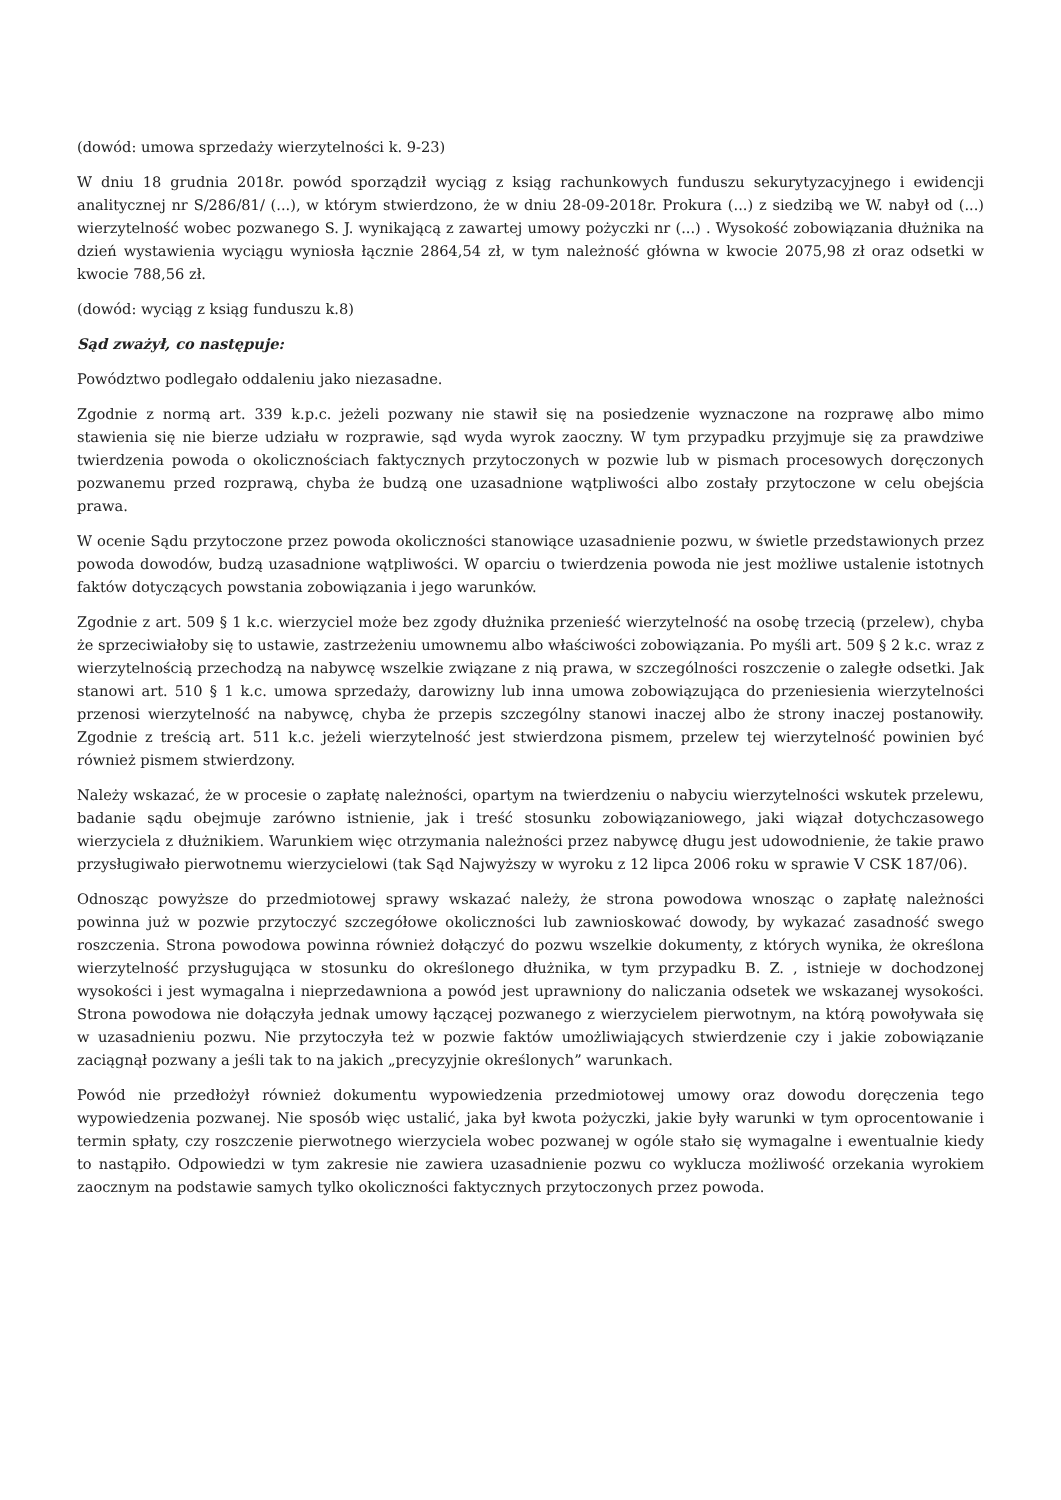(dowód: umowa sprzedaży wierzytelności k. 9-23)
W dniu 18 grudnia 2018r. powód sporządził wyciąg z ksiąg rachunkowych funduszu sekurytyzacyjnego i ewidencji analitycznej nr S/286/81/ (...), w którym stwierdzono, że w dniu 28-09-2018r. Prokura (...) z siedzibą we W. nabył od (...) wierzytelność wobec pozwanego S. J. wynikającą z zawartej umowy pożyczki nr (...) . Wysokość zobowiązania dłużnika na dzień wystawienia wyciągu wyniosła łącznie 2864,54 zł, w tym należność główna w kwocie 2075,98 zł oraz odsetki w kwocie 788,56 zł.
(dowód: wyciąg z ksiąg funduszu k.8)
Sąd zważył, co następuje:
Powództwo podlegało oddaleniu jako niezasadne.
Zgodnie z normą art. 339 k.p.c. jeżeli pozwany nie stawił się na posiedzenie wyznaczone na rozprawę albo mimo stawienia się nie bierze udziału w rozprawie, sąd wyda wyrok zaoczny. W tym przypadku przyjmuje się za prawdziwe twierdzenia powoda o okolicznościach faktycznych przytoczonych w pozwie lub w pismach procesowych doręczonych pozwanemu przed rozprawą, chyba że budzą one uzasadnione wątpliwości albo zostały przytoczone w celu obejścia prawa.
W ocenie Sądu przytoczone przez powoda okoliczności stanowiące uzasadnienie pozwu, w świetle przedstawionych przez powoda dowodów, budzą uzasadnione wątpliwości. W oparciu o twierdzenia powoda nie jest możliwe ustalenie istotnych faktów dotyczących powstania zobowiązania i jego warunków.
Zgodnie z art. 509 § 1 k.c. wierzyciel może bez zgody dłużnika przenieść wierzytelność na osobę trzecią (przelew), chyba że sprzeciwiałoby się to ustawie, zastrzeżeniu umownemu albo właściwości zobowiązania. Po myśli art. 509 § 2 k.c. wraz z wierzytelnością przechodzą na nabywcę wszelkie związane z nią prawa, w szczególności roszczenie o zaległe odsetki. Jak stanowi art. 510 § 1 k.c. umowa sprzedaży, darowizny lub inna umowa zobowiązująca do przeniesienia wierzytelności przenosi wierzytelność na nabywcę, chyba że przepis szczególny stanowi inaczej albo że strony inaczej postanowiły. Zgodnie z treścią art. 511 k.c. jeżeli wierzytelność jest stwierdzona pismem, przelew tej wierzytelność powinien być również pismem stwierdzony.
Należy wskazać, że w procesie o zapłatę należności, opartym na twierdzeniu o nabyciu wierzytelności wskutek przelewu, badanie sądu obejmuje zarówno istnienie, jak i treść stosunku zobowiązaniowego, jaki wiązał dotychczasowego wierzyciela z dłużnikiem. Warunkiem więc otrzymania należności przez nabywcę długu jest udowodnienie, że takie prawo przysługiwało pierwotnemu wierzycielowi (tak Sąd Najwyższy w wyroku z 12 lipca 2006 roku w sprawie V CSK 187/06).
Odnosząc powyższe do przedmiotowej sprawy wskazać należy, że strona powodowa wnosząc o zapłatę należności powinna już w pozwie przytoczyć szczegółowe okoliczności lub zawnioskować dowody, by wykazać zasadność swego roszczenia. Strona powodowa powinna również dołączyć do pozwu wszelkie dokumenty, z których wynika, że określona wierzytelność przysługująca w stosunku do określonego dłużnika, w tym przypadku B. Z. , istnieje w dochodzonej wysokości i jest wymagalna i nieprzedawniona a powód jest uprawniony do naliczania odsetek we wskazanej wysokości. Strona powodowa nie dołączyła jednak umowy łączącej pozwanego z wierzycielem pierwotnym, na którą powoływała się w uzasadnieniu pozwu. Nie przytoczyła też w pozwie faktów umożliwiających stwierdzenie czy i jakie zobowiązanie zaciągnął pozwany a jeśli tak to na jakich „precyzyjnie określonych” warunkach.
Powód nie przedłożył również dokumentu wypowiedzenia przedmiotowej umowy oraz dowodu doręczenia tego wypowiedzenia pozwanej. Nie sposób więc ustalić, jaka był kwota pożyczki, jakie były warunki w tym oprocentowanie i termin spłaty, czy roszczenie pierwotnego wierzyciela wobec pozwanej w ogóle stało się wymagalne i ewentualnie kiedy to nastąpiło. Odpowiedzi w tym zakresie nie zawiera uzasadnienie pozwu co wyklucza możliwość orzekania wyrokiem zaocznym na podstawie samych tylko okoliczności faktycznych przytoczonych przez powoda.